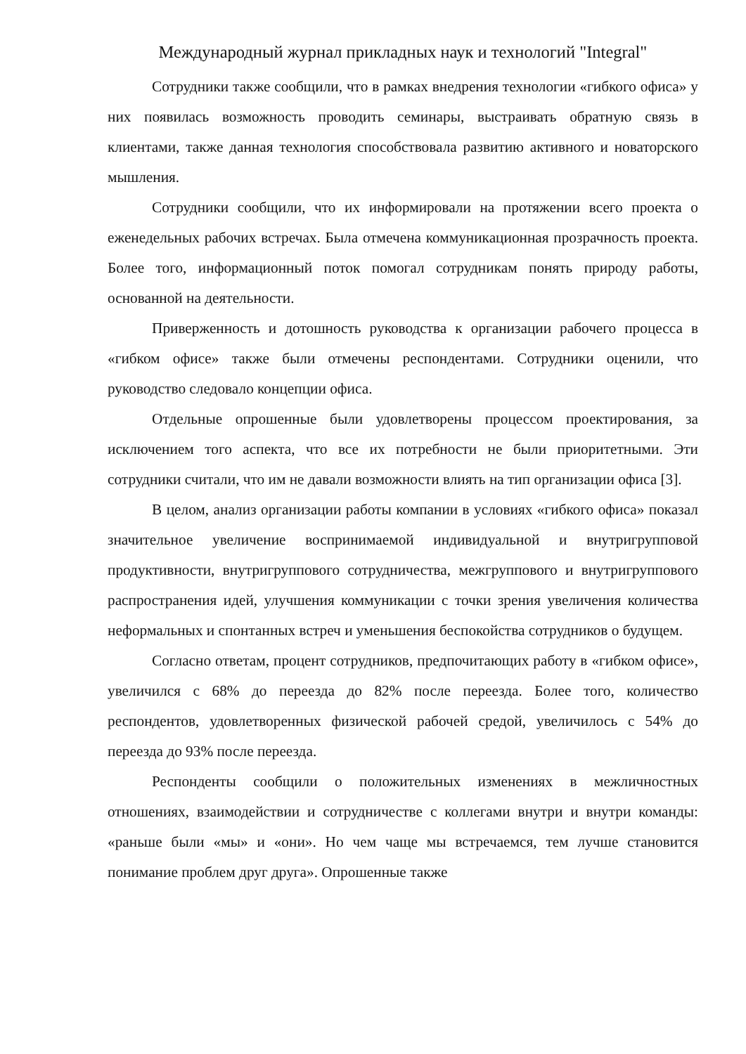Международный журнал прикладных наук и технологий "Integral"
Сотрудники также сообщили, что в рамках внедрения технологии «гибкого офиса» у них появилась возможность проводить семинары, выстраивать обратную связь в клиентами, также данная технология способствовала развитию активного и новаторского мышления.
Сотрудники сообщили, что их информировали на протяжении всего проекта о еженедельных рабочих встречах. Была отмечена коммуникационная прозрачность проекта. Более того, информационный поток помогал сотрудникам понять природу работы, основанной на деятельности.
Приверженность и дотошность руководства к организации рабочего процесса в «гибком офисе» также были отмечены респондентами. Сотрудники оценили, что руководство следовало концепции офиса.
Отдельные опрошенные были удовлетворены процессом проектирования, за исключением того аспекта, что все их потребности не были приоритетными. Эти сотрудники считали, что им не давали возможности влиять на тип организации офиса [3].
В целом, анализ организации работы компании в условиях «гибкого офиса» показал значительное увеличение воспринимаемой индивидуальной и внутригрупповой продуктивности, внутригруппового сотрудничества, межгруппового и внутригруппового распространения идей, улучшения коммуникации с точки зрения увеличения количества неформальных и спонтанных встреч и уменьшения беспокойства сотрудников о будущем.
Согласно ответам, процент сотрудников, предпочитающих работу в «гибком офисе», увеличился с 68% до переезда до 82% после переезда. Более того, количество респондентов, удовлетворенных физической рабочей средой, увеличилось с 54% до переезда до 93% после переезда.
Респонденты сообщили о положительных изменениях в межличностных отношениях, взаимодействии и сотрудничестве с коллегами внутри и внутри команды: «раньше были «мы» и «они». Но чем чаще мы встречаемся, тем лучше становится понимание проблем друг друга». Опрошенные также